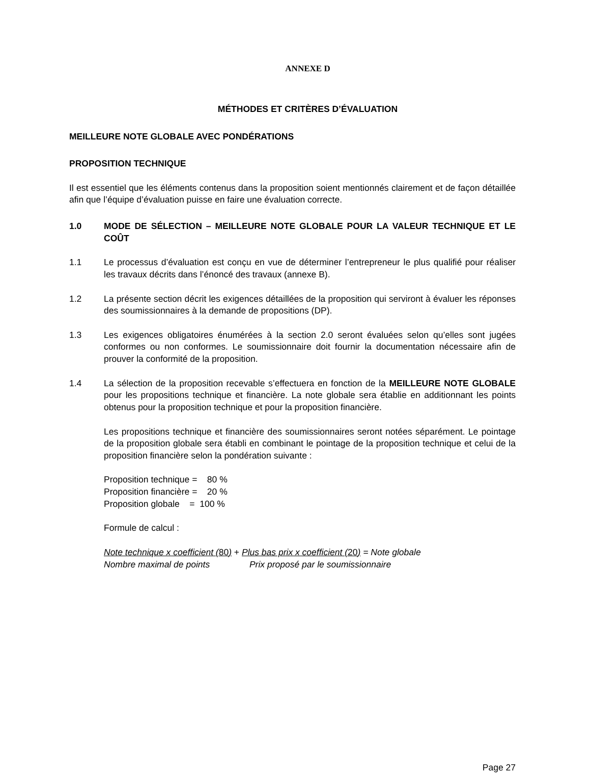ANNEXE D
MÉTHODES ET CRITÈRES D’ÉVALUATION
MEILLEURE NOTE GLOBALE AVEC PONDÉRATIONS
PROPOSITION TECHNIQUE
Il est essentiel que les éléments contenus dans la proposition soient mentionnés clairement et de façon détaillée afin que l’équipe d’évaluation puisse en faire une évaluation correcte.
1.0 MODE DE SÉLECTION – MEILLEURE NOTE GLOBALE POUR LA VALEUR TECHNIQUE ET LE COÛT
1.1 Le processus d’évaluation est conçu en vue de déterminer l’entrepreneur le plus qualifié pour réaliser les travaux décrits dans l’énoncé des travaux (annexe B).
1.2 La présente section décrit les exigences détaillées de la proposition qui serviront à évaluer les réponses des soumissionnaires à la demande de propositions (DP).
1.3 Les exigences obligatoires énumérées à la section 2.0 seront évaluées selon qu’elles sont jugées conformes ou non conformes. Le soumissionnaire doit fournir la documentation nécessaire afin de prouver la conformité de la proposition.
1.4 La sélection de la proposition recevable s’effectuera en fonction de la MEILLEURE NOTE GLOBALE pour les propositions technique et financière. La note globale sera établie en additionnant les points obtenus pour la proposition technique et pour la proposition financière.
Les propositions technique et financière des soumissionnaires seront notées séparément. Le pointage de la proposition globale sera établi en combinant le pointage de la proposition technique et celui de la proposition financière selon la pondération suivante :
Proposition technique = 80 % Proposition financière = 20 % Proposition globale = 100 %
Formule de calcul :
Note technique x coefficient (80) + Plus bas prix x coefficient (20) = Note globale
Nombre maximal de points Prix proposé par le soumissionnaire
Page 27